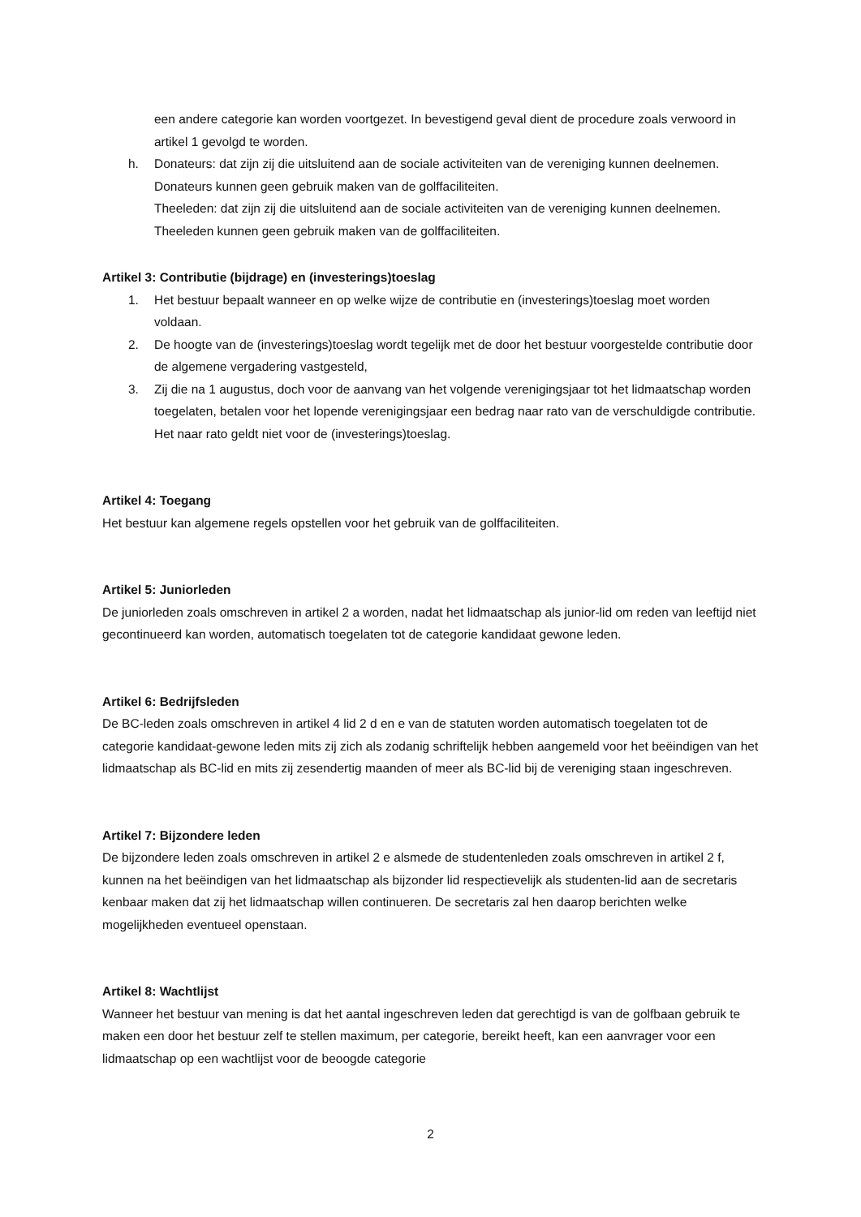een andere categorie kan worden voortgezet. In bevestigend geval dient de procedure zoals verwoord in artikel 1 gevolgd te worden.
h. Donateurs: dat zijn zij die uitsluitend aan de sociale activiteiten van de vereniging kunnen deelnemen. Donateurs kunnen geen gebruik maken van de golffaciliteiten.
Theeleden: dat zijn zij die uitsluitend aan de sociale activiteiten van de vereniging kunnen deelnemen. Theeleden kunnen geen gebruik maken van de golffaciliteiten.
Artikel 3: Contributie (bijdrage) en (investerings)toeslag
1. Het bestuur bepaalt wanneer en op welke wijze de contributie en (investerings)toeslag moet worden voldaan.
2. De hoogte van de (investerings)toeslag wordt tegelijk met de door het bestuur voorgestelde contributie door de algemene vergadering vastgesteld,
3. Zij die na 1 augustus, doch voor de aanvang van het volgende verenigingsjaar tot het lidmaatschap worden toegelaten, betalen voor het lopende verenigingsjaar een bedrag naar rato van de verschuldigde contributie. Het naar rato geldt niet voor de (investerings)toeslag.
Artikel 4: Toegang
Het bestuur kan algemene regels opstellen voor het gebruik van de golffaciliteiten.
Artikel 5: Juniorleden
De juniorleden zoals omschreven in artikel 2 a worden, nadat het lidmaatschap als junior-lid om reden van leeftijd niet gecontinueerd kan worden, automatisch toegelaten tot de categorie kandidaat gewone leden.
Artikel 6: Bedrijfsleden
De BC-leden zoals omschreven in artikel 4 lid 2 d en e van de statuten worden automatisch toegelaten tot de categorie kandidaat-gewone leden mits zij zich als zodanig schriftelijk hebben aangemeld voor het beëindigen van het lidmaatschap als BC-lid en mits zij zesendertig maanden of meer als BC-lid bij de vereniging staan ingeschreven.
Artikel 7: Bijzondere leden
De bijzondere leden zoals omschreven in artikel 2 e alsmede de studentenleden zoals omschreven in artikel 2 f, kunnen na het beëindigen van het lidmaatschap als bijzonder lid respectievelijk als studenten-lid aan de secretaris kenbaar maken dat zij het lidmaatschap willen continueren. De secretaris zal hen daarop berichten welke mogelijkheden eventueel openstaan.
Artikel 8: Wachtlijst
Wanneer het bestuur van mening is dat het aantal ingeschreven leden dat gerechtigd is van de golfbaan gebruik te maken een door het bestuur zelf te stellen maximum, per categorie, bereikt heeft, kan een aanvrager voor een lidmaatschap op een wachtlijst voor de beoogde categorie
2